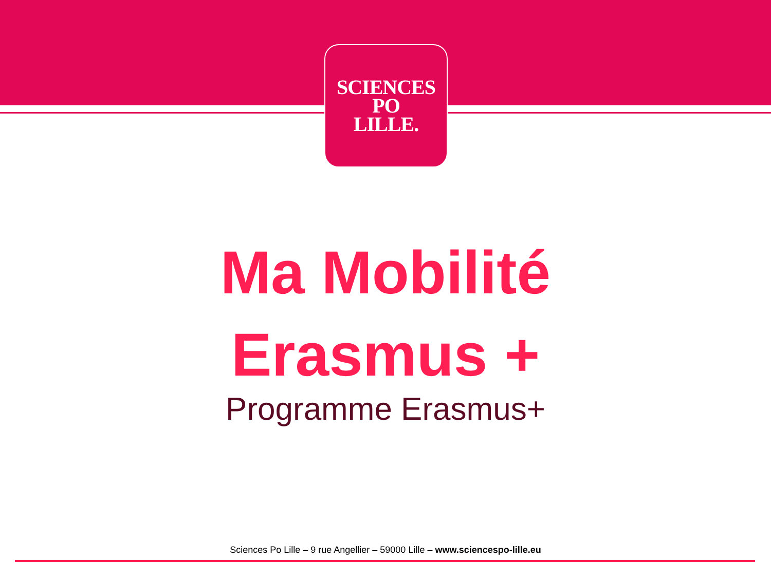SCIENCES
PO
LILLE.
Ma Mobilité
Erasmus +
Programme Erasmus+
Sciences Po Lille – 9 rue Angellier – 59000 Lille – www.sciencespo-lille.eu